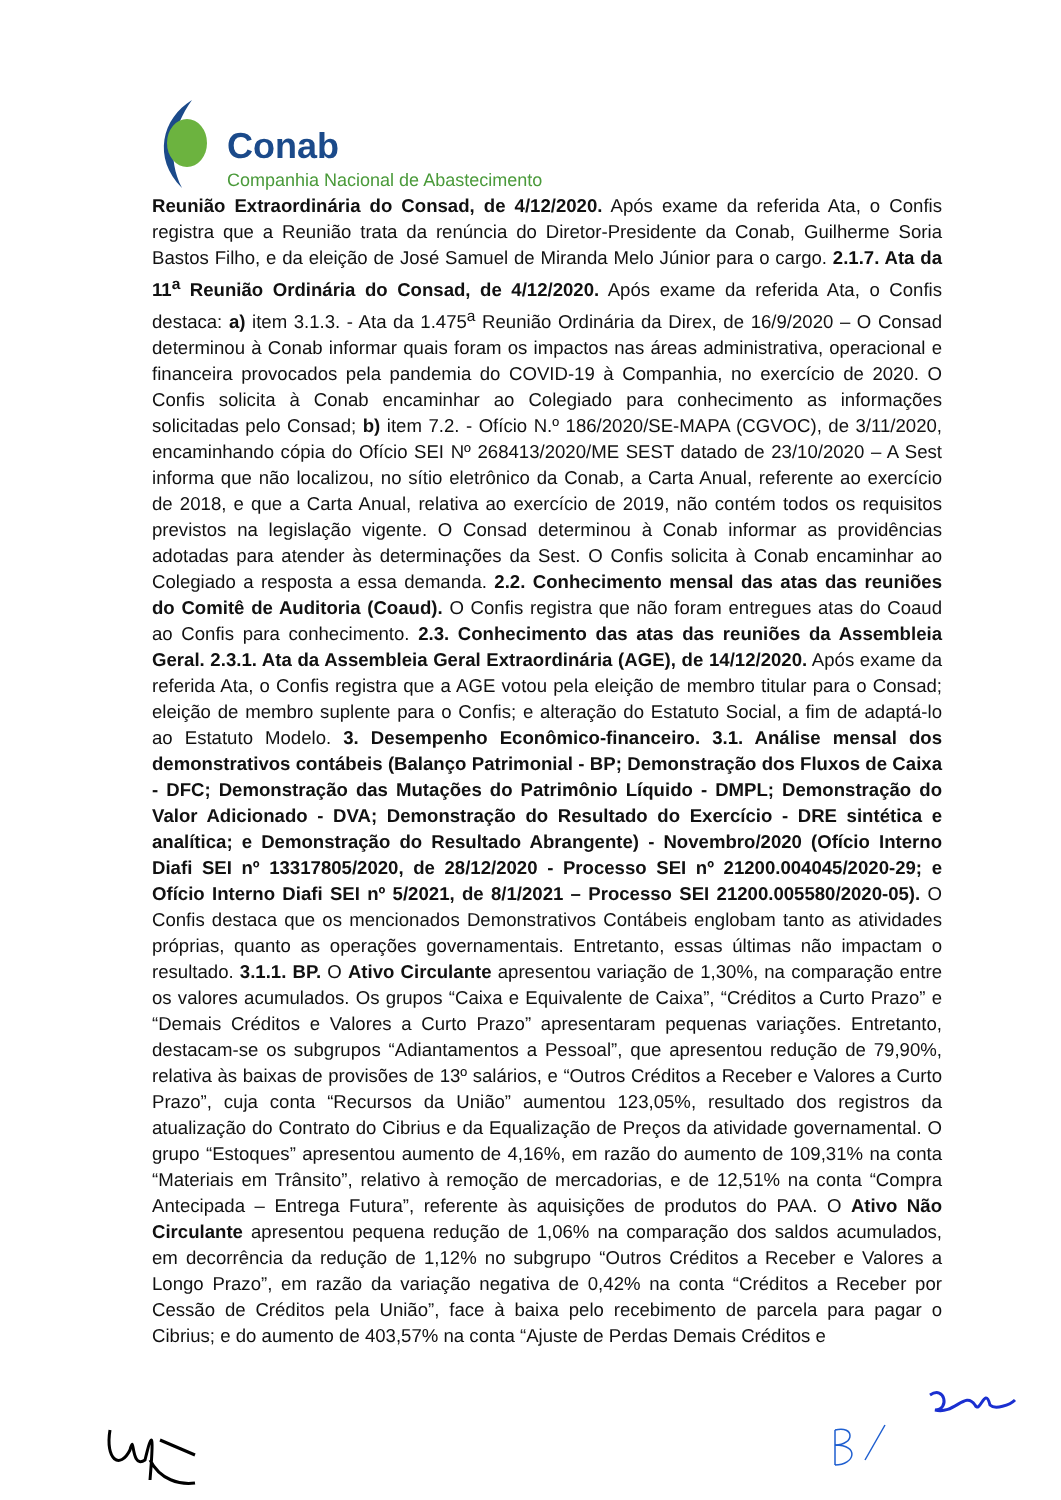Conab
Companhia Nacional de Abastecimento
Reunião Extraordinária do Consad, de 4/12/2020. Após exame da referida Ata, o Confis registra que a Reunião trata da renúncia do Diretor-Presidente da Conab, Guilherme Soria Bastos Filho, e da eleição de José Samuel de Miranda Melo Júnior para o cargo. 2.1.7. Ata da 11<sup>a</sup> Reunião Ordinária do Consad, de 4/12/2020. Após exame da referida Ata, o Confis destaca: a) item 3.1.3. - Ata da 1.475<sup>a</sup> Reunião Ordinária da Direx, de 16/9/2020 – O Consad determinou à Conab informar quais foram os impactos nas áreas administrativa, operacional e financeira provocados pela pandemia do COVID-19 à Companhia, no exercício de 2020. O Confis solicita à Conab encaminhar ao Colegiado para conhecimento as informações solicitadas pelo Consad; b) item 7.2. - Ofício N.º 186/2020/SE-MAPA (CGVOC), de 3/11/2020, encaminhando cópia do Ofício SEI Nº 268413/2020/ME SEST datado de 23/10/2020 – A Sest informa que não localizou, no sítio eletrônico da Conab, a Carta Anual, referente ao exercício de 2018, e que a Carta Anual, relativa ao exercício de 2019, não contém todos os requisitos previstos na legislação vigente. O Consad determinou à Conab informar as providências adotadas para atender às determinações da Sest. O Confis solicita à Conab encaminhar ao Colegiado a resposta a essa demanda. 2.2. Conhecimento mensal das atas das reuniões do Comitê de Auditoria (Coaud). O Confis registra que não foram entregues atas do Coaud ao Confis para conhecimento. 2.3. Conhecimento das atas das reuniões da Assembleia Geral. 2.3.1. Ata da Assembleia Geral Extraordinária (AGE), de 14/12/2020. Após exame da referida Ata, o Confis registra que a AGE votou pela eleição de membro titular para o Consad; eleição de membro suplente para o Confis; e alteração do Estatuto Social, a fim de adaptá-lo ao Estatuto Modelo. 3. Desempenho Econômico-financeiro. 3.1. Análise mensal dos demonstrativos contábeis (Balanço Patrimonial - BP; Demonstração dos Fluxos de Caixa - DFC; Demonstração das Mutações do Patrimônio Líquido - DMPL; Demonstração do Valor Adicionado - DVA; Demonstração do Resultado do Exercício - DRE sintética e analítica; e Demonstração do Resultado Abrangente) - Novembro/2020 (Ofício Interno Diafi SEI nº 13317805/2020, de 28/12/2020 - Processo SEI nº 21200.004045/2020-29; e Ofício Interno Diafi SEI nº 5/2021, de 8/1/2021 – Processo SEI 21200.005580/2020-05). O Confis destaca que os mencionados Demonstrativos Contábeis englobam tanto as atividades próprias, quanto as operações governamentais. Entretanto, essas últimas não impactam o resultado. 3.1.1. BP. O Ativo Circulante apresentou variação de 1,30%, na comparação entre os valores acumulados. Os grupos “Caixa e Equivalente de Caixa”, “Créditos a Curto Prazo” e “Demais Créditos e Valores a Curto Prazo” apresentaram pequenas variações. Entretanto, destacam-se os subgrupos “Adiantamentos a Pessoal”, que apresentou redução de 79,90%, relativa às baixas de provisões de 13º salários, e “Outros Créditos a Receber e Valores a Curto Prazo”, cuja conta “Recursos da União” aumentou 123,05%, resultado dos registros da atualização do Contrato do Cibrius e da Equalização de Preços da atividade governamental. O grupo “Estoques” apresentou aumento de 4,16%, em razão do aumento de 109,31% na conta “Materiais em Trânsito”, relativo à remoção de mercadorias, e de 12,51% na conta “Compra Antecipada – Entrega Futura”, referente às aquisições de produtos do PAA. O Ativo Não Circulante apresentou pequena redução de 1,06% na comparação dos saldos acumulados, em decorrência da redução de 1,12% no subgrupo “Outros Créditos a Receber e Valores a Longo Prazo”, em razão da variação negativa de 0,42% na conta “Créditos a Receber por Cessão de Créditos pela União”, face à baixa pelo recebimento de parcela para pagar o Cibrius; e do aumento de 403,57% na conta “Ajuste de Perdas Demais Créditos e